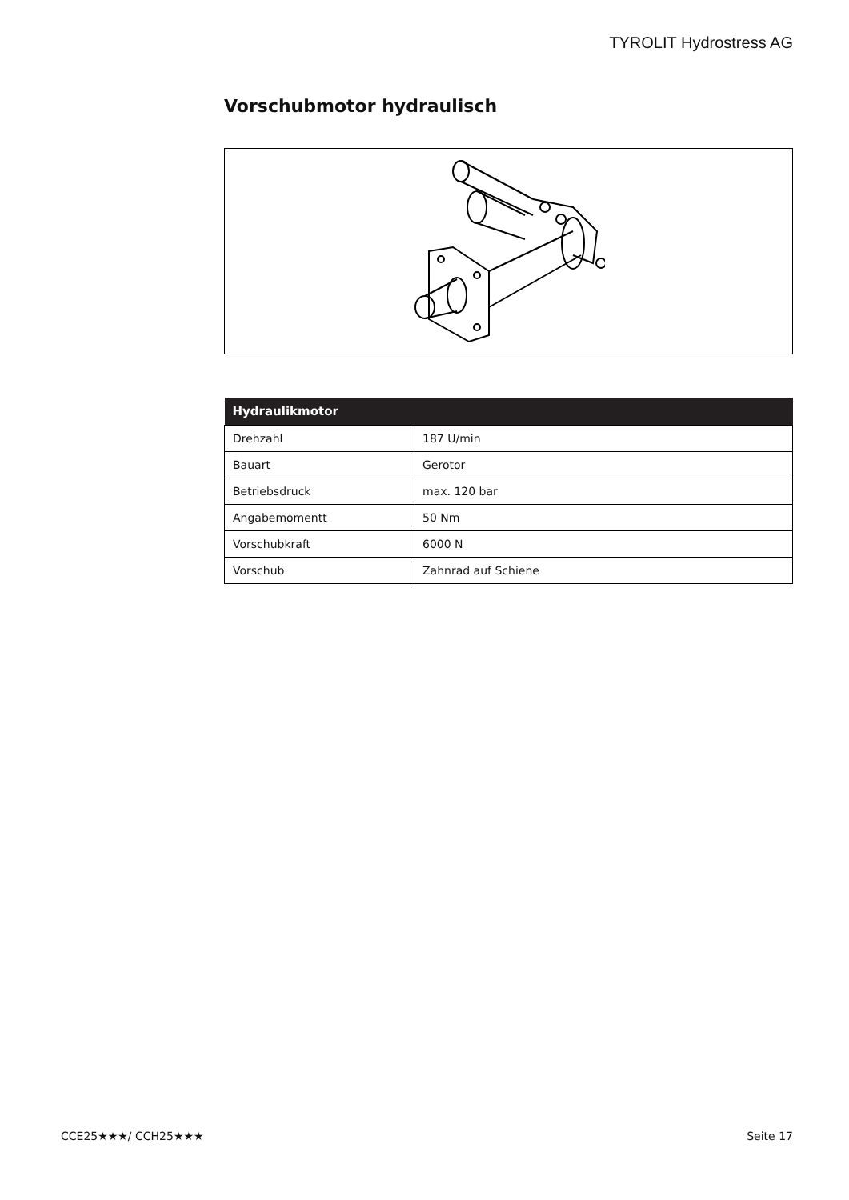TYROLIT Hydrostress AG
Vorschubmotor hydraulisch
| Hydraulikmotor | |
| --- | --- |
| Drehzahl | 187 U/min |
| Bauart | Gerotor |
| Betriebsdruck | max. 120 bar |
| Angabemomentt | 50 Nm |
| Vorschubkraft | 6000 N |
| Vorschub | Zahnrad auf Schiene |
CCE25★★★/ CCH25★★★ Seite 17